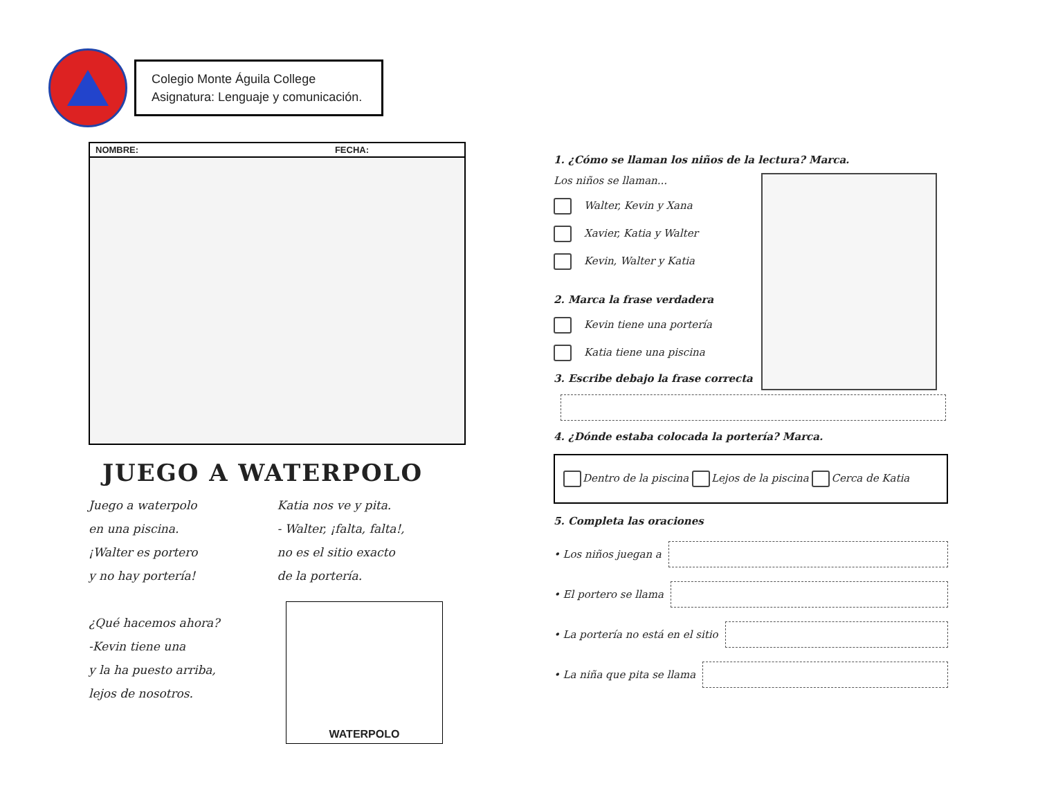Colegio Monte Águila College
Asignatura: Lenguaje y comunicación.
NOMBRE: FECHA:
JUEGO A WATERPOLO
Juego a waterpolo
en una piscina.
¡Walter es portero
y no hay portería!
¿Qué hacemos ahora?
-Kevin tiene una
y la ha puesto arriba,
lejos de nosotros.
Katia nos ve y pita.
- Walter, ¡falta, falta!,
no es el sitio exacto
de la portería.
WATERPOLO
1. ¿Cómo se llaman los niños de la lectura? Marca.
Los niños se llaman...
Walter, Kevin y Xana
Xavier, Katia y Walter
Kevin, Walter y Katia
2. Marca la frase verdadera
Kevin tiene una portería
Katia tiene una piscina
3. Escribe debajo la frase correcta
4. ¿Dónde estaba colocada la portería? Marca.
Dentro de la piscina Lejos de la piscina Cerca de Katia
5. Completa las oraciones
• Los niños juegan a
• El portero se llama
• La portería no está en el sitio
• La niña que pita se llama